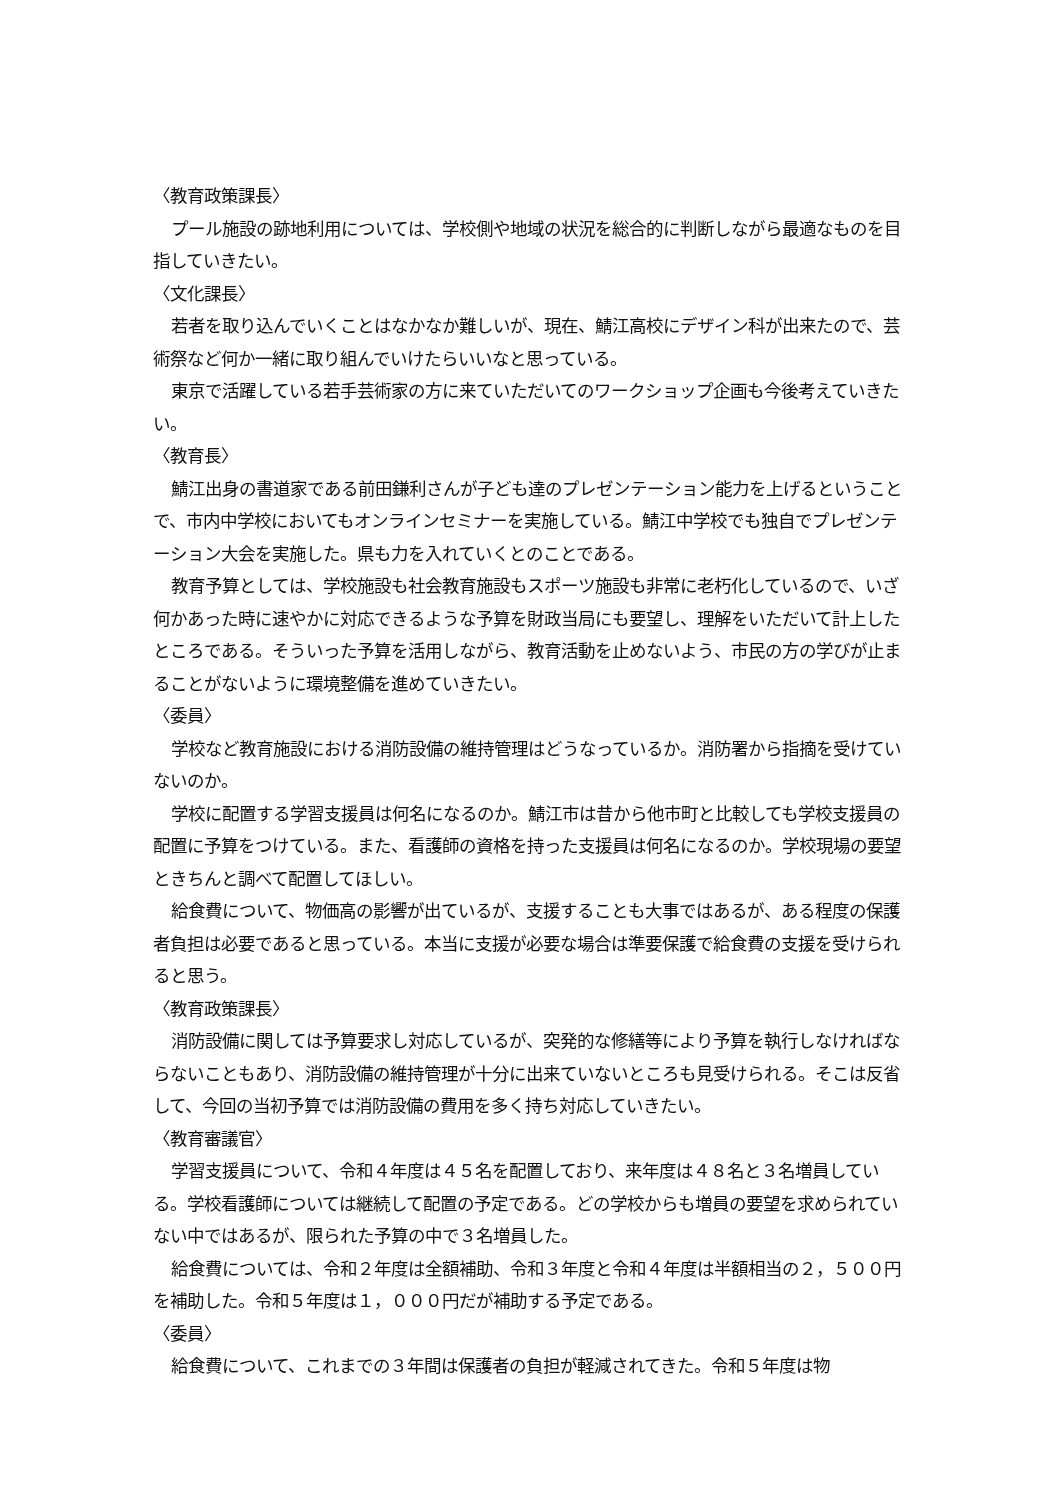〈教育政策課長〉
プール施設の跡地利用については、学校側や地域の状況を総合的に判断しながら最適なものを目指していきたい。
〈文化課長〉
若者を取り込んでいくことはなかなか難しいが、現在、鯖江高校にデザイン科が出来たので、芸術祭など何か一緒に取り組んでいけたらいいなと思っている。
東京で活躍している若手芸術家の方に来ていただいてのワークショップ企画も今後考えていきたい。
〈教育長〉
鯖江出身の書道家である前田鎌利さんが子ども達のプレゼンテーション能力を上げるということで、市内中学校においてもオンラインセミナーを実施している。鯖江中学校でも独自でプレゼンテーション大会を実施した。県も力を入れていくとのことである。
教育予算としては、学校施設も社会教育施設もスポーツ施設も非常に老朽化しているので、いざ何かあった時に速やかに対応できるような予算を財政当局にも要望し、理解をいただいて計上したところである。そういった予算を活用しながら、教育活動を止めないよう、市民の方の学びが止まることがないように環境整備を進めていきたい。
〈委員〉
学校など教育施設における消防設備の維持管理はどうなっているか。消防署から指摘を受けていないのか。
学校に配置する学習支援員は何名になるのか。鯖江市は昔から他市町と比較しても学校支援員の配置に予算をつけている。また、看護師の資格を持った支援員は何名になるのか。学校現場の要望ときちんと調べて配置してほしい。
給食費について、物価高の影響が出ているが、支援することも大事ではあるが、ある程度の保護者負担は必要であると思っている。本当に支援が必要な場合は準要保護で給食費の支援を受けられると思う。
〈教育政策課長〉
消防設備に関しては予算要求し対応しているが、突発的な修繕等により予算を執行しなければならないこともあり、消防設備の維持管理が十分に出来ていないところも見受けられる。そこは反省して、今回の当初予算では消防設備の費用を多く持ち対応していきたい。
〈教育審議官〉
学習支援員について、令和４年度は４５名を配置しており、来年度は４８名と３名増員している。学校看護師については継続して配置の予定である。どの学校からも増員の要望を求められていない中ではあるが、限られた予算の中で３名増員した。
給食費については、令和２年度は全額補助、令和３年度と令和４年度は半額相当の２，５００円を補助した。令和５年度は１，０００円だが補助する予定である。
〈委員〉
給食費について、これまでの３年間は保護者の負担が軽減されてきた。令和５年度は物